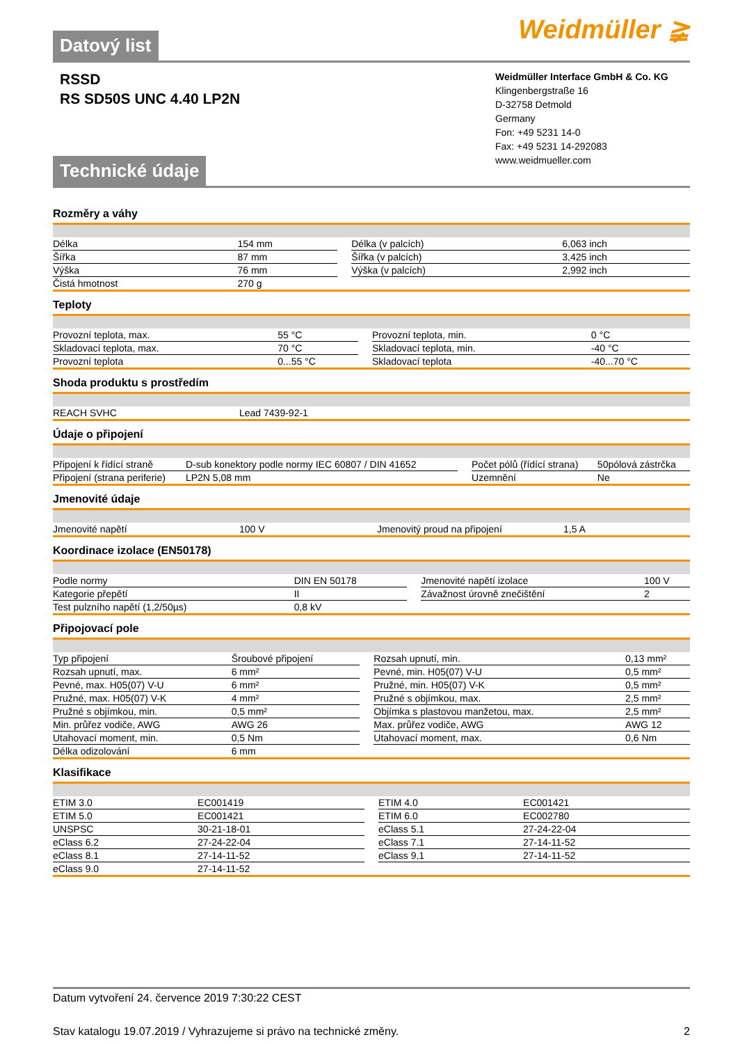Weidmüller ≩
Datový list
RSSD
RS SD50S UNC 4.40 LP2N
Weidmüller Interface GmbH & Co. KG
Klingenbergstraße 16
D-32758 Detmold
Germany
Fon: +49 5231 14-0
Fax: +49 5231 14-292083
www.weidmueller.com
Technické údaje
Rozměry a váhy
| Délka | 154 mm | | Délka (v palcích) | 6,063 inch |
| Šířka | 87 mm | | Šířka (v palcích) | 3,425 inch |
| Výška | 76 mm | | Výška (v palcích) | 2,992 inch |
| Čistá hmotnost | 270 g | | | |
Teploty
| Provozní teplota, max. | 55 °C | | Provozní teplota, min. | 0 °C |
| Skladovací teplota, max. | 70 °C | | Skladovací teplota, min. | -40 °C |
| Provozní teplota | 0...55 °C | | Skladovací teplota | -40...70 °C |
Shoda produktu s prostředím
| REACH SVHC | Lead 7439-92-1 |
Údaje o připojení
| Připojení k řídící straně | D-sub konektory podle normy IEC 60807 / DIN 41652 | | Počet pólů (řídící strana) | 50pólová zástrčka |
| Připojení (strana periferie) | LP2N 5,08 mm | | Uzemnění | Ne |
Jmenovité údaje
| Jmenovité napětí | 100 V | | Jmenovitý proud na připojení | 1,5 A |
Koordinace izolace (EN50178)
| Podle normy | DIN EN 50178 | | Jmenovité napětí izolace | 100 V |
| Kategorie přepětí | II | | Závažnost úrovně znečištění | 2 |
| Test pulzního napětí (1,2/50µs) | 0,8 kV | | | |
Připojovací pole
| Typ připojení | Šroubové připojení | | Rozsah upnutí, min. | 0,13 mm² |
| Rozsah upnutí, max. | 6 mm² | | Pevné, min. H05(07) V-U | 0,5 mm² |
| Pevné, max. H05(07) V-U | 6 mm² | | Pružné, min. H05(07) V-K | 0,5 mm² |
| Pružné, max. H05(07) V-K | 4 mm² | | Pružné s objímkou, max. | 2,5 mm² |
| Pružné s objímkou, min. | 0,5 mm² | | Objímka s plastovou manžetou, max. | 2,5 mm² |
| Min. průřez vodiče, AWG | AWG 26 | | Max. průřez vodiče, AWG | AWG 12 |
| Utahovací moment, min. | 0,5 Nm | | Utahovací moment, max. | 0,6 Nm |
| Délka odizolování | 6 mm | | | |
Klasifikace
| ETIM 3.0 | EC001419 | | ETIM 4.0 | EC001421 |
| ETIM 5.0 | EC001421 | | ETIM 6.0 | EC002780 |
| UNSPSC | 30-21-18-01 | | eClass 5.1 | 27-24-22-04 |
| eClass 6.2 | 27-24-22-04 | | eClass 7.1 | 27-14-11-52 |
| eClass 8.1 | 27-14-11-52 | | eClass 9,1 | 27-14-11-52 |
| eClass 9.0 | 27-14-11-52 | | | |
Datum vytvoření 24. července 2019 7:30:22 CEST
Stav katalogu 19.07.2019 / Vyhrazujeme si právo na technické změny. 2